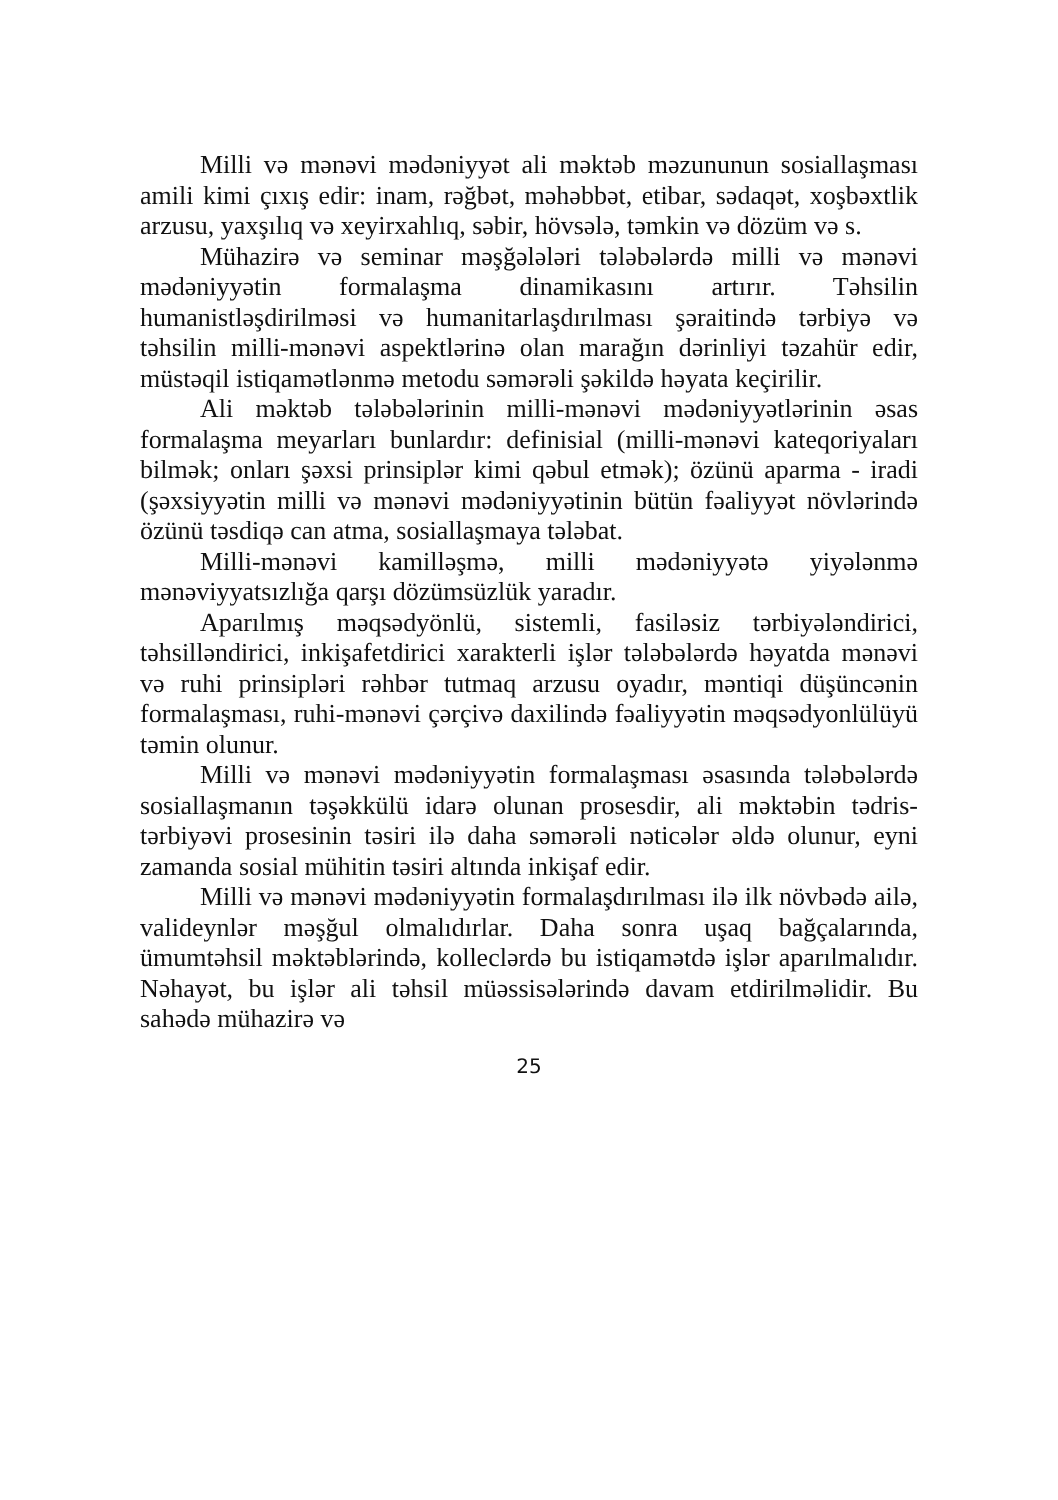Milli və mənəvi mədəniyyət ali məktəb məzununun sosiallaşması amili kimi çıxış edir: inam, rəğbət, məhəbbət, etibar, sədaqət, xoşbəxtlik arzusu, yaxşılıq və xeyirxahlıq, səbir, hövsələ, təmkin və dözüm və s.
Mühazirə və seminar məşğələləri tələbələrdə milli və mənəvi mədəniyyətin formalaşma dinamikasını artırır. Təhsilin humanistləşdirilməsi və humanitarlaşdırılması şəraitində tərbiyə və təhsilin milli-mənəvi aspektlərinə olan marağın dərinliyi təzahür edir, müstəqil istiqamətlənmə metodu səmərəli şəkildə həyata keçirilir.
Ali məktəb tələbələrinin milli-mənəvi mədəniyyətlərinin əsas formalaşma meyarları bunlardır: definisial (milli-mənəvi kateqoriyaları bilmək; onları şəxsi prinsiplər kimi qəbul etmək); özünü aparma - iradi (şəxsiyyətin milli və mənəvi mədəniyyətinin bütün fəaliyyət növlərində özünü təsdiqə can atma, sosiallaşmaya tələbat.
Milli-mənəvi kamilləşmə, milli mədəniyyətə yiyələnmə mənəviyyatsızlığa qarşı dözümsüzlük yaradır.
Aparılmış məqsədyönlü, sistemli, fasiləsiz tərbiyələndirici, təhsilləndirici, inkişafetdirici xarakterli işlər tələbələrdə həyatda mənəvi və ruhi prinsipləri rəhbər tutmaq arzusu oyadır, məntiqi düşüncənin formalaşması, ruhi-mənəvi çərçivə daxilində fəaliyyətin məqsədyonlülüyü təmin olunur.
Milli və mənəvi mədəniyyətin formalaşması əsasında tələbələrdə sosiallaşmanın təşəkkülü idarə olunan prosesdir, ali məktəbin tədris-tərbiyəvi prosesinin təsiri ilə daha səmərəli nəticələr əldə olunur, eyni zamanda sosial mühitin təsiri altında inkişaf edir.
Milli və mənəvi mədəniyyətin formalaşdırılması ilə ilk növbədə ailə, valideynlər məşğul olmalıdırlar. Daha sonra uşaq bağçalarında, ümumtəhsil məktəblərində, kolleclərdə bu istiqamətdə işlər aparılmalıdır. Nəhayət, bu işlər ali təhsil müəssisələrində davam etdirilməlidir. Bu sahədə mühazirə və
25